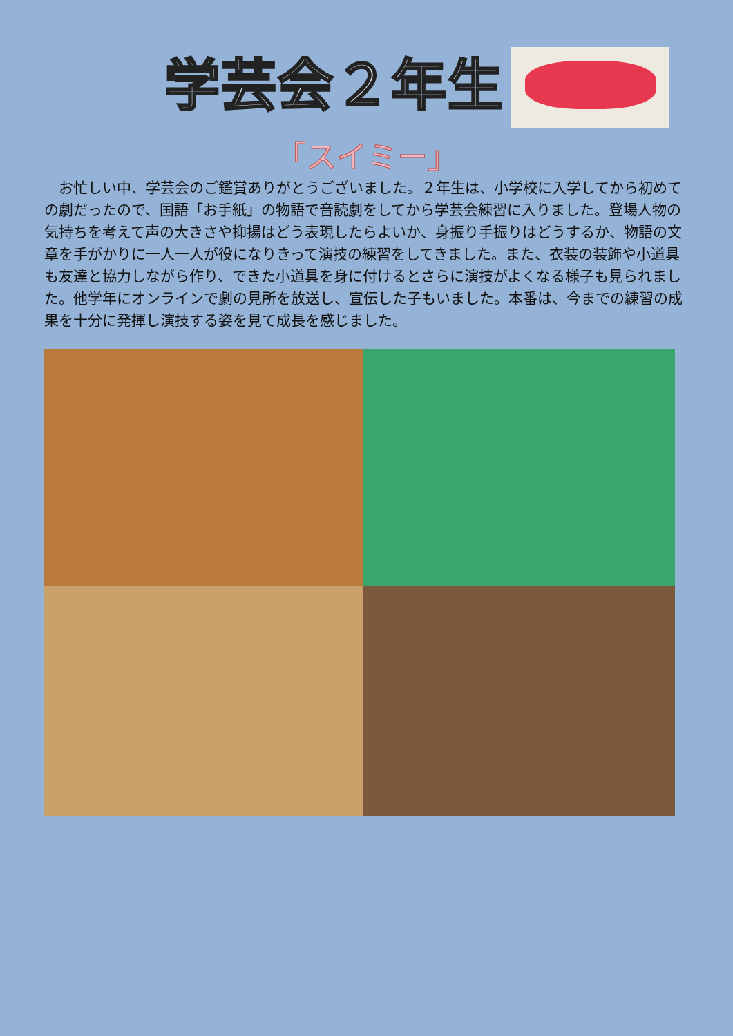学芸会２年生
「スイミー」
　お忙しい中、学芸会のご鑑賞ありがとうございました。２年生は、小学校に入学してから初めての劇だったので、国語「お手紙」の物語で音読劇をしてから学芸会練習に入りました。登場人物の気持ちを考えて声の大きさや抑揚はどう表現したらよいか、身振り手振りはどうするか、物語の文章を手がかりに一人一人が役になりきって演技の練習をしてきました。また、衣装の装飾や小道具も友達と協力しながら作り、できた小道具を身に付けるとさらに演技がよくなる様子も見られました。他学年にオンラインで劇の見所を放送し、宣伝した子もいました。本番は、今までの練習の成果を十分に発揮し演技する姿を見て成長を感じました。